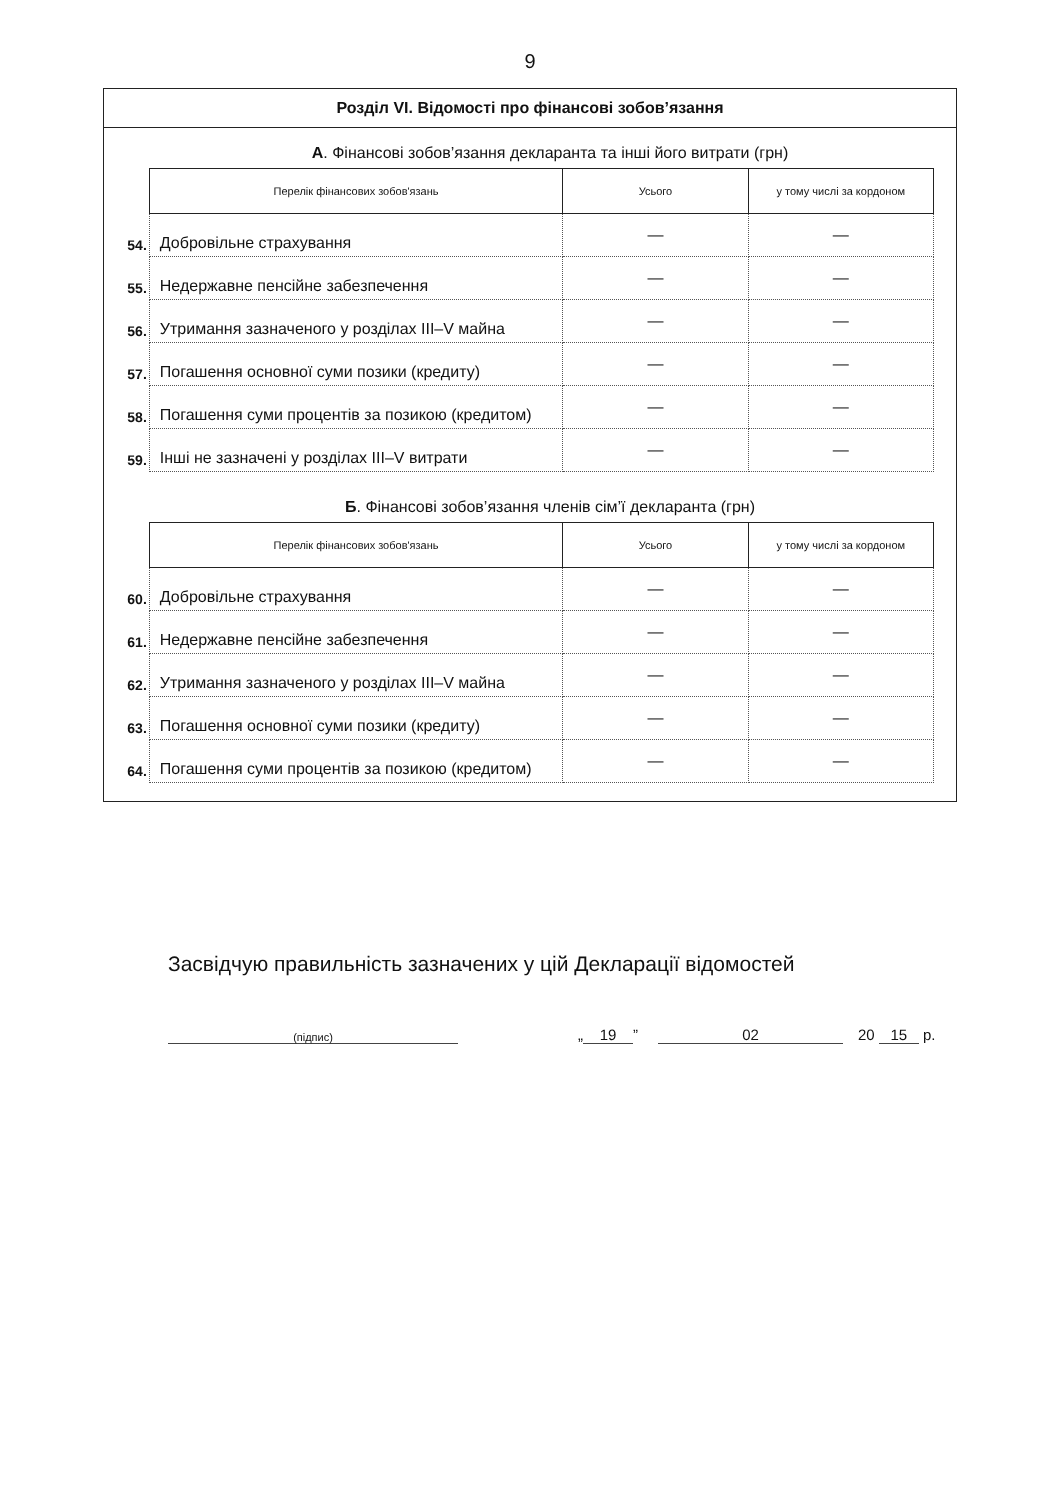9
Розділ VI. Відомості про фінансові зобов’язання
А. Фінансові зобов’язання декларанта та інші його витрати (грн)
| | Перелік фінансових зобов'язань | Усього | у тому числі за кордоном |
| 54. | Добровільне страхування | — | — |
| 55. | Недержавне пенсійне забезпечення | — | — |
| 56. | Утримання зазначеного у розділах III–V майна | — | — |
| 57. | Погашення основної суми позики (кредиту) | — | — |
| 58. | Погашення суми процентів за позикою (кредитом) | — | — |
| 59. | Інші не зазначені у розділах III–V витрати | — | — |
Б. Фінансові зобов’язання членів сім’ї декларанта (грн)
| | Перелік фінансових зобов'язань | Усього | у тому числі за кордоном |
| 60. | Добровільне страхування | — | — |
| 61. | Недержавне пенсійне забезпечення | — | — |
| 62. | Утримання зазначеного у розділах III–V майна | — | — |
| 63. | Погашення основної суми позики (кредиту) | — | — |
| 64. | Погашення суми процентів за позикою (кредитом) | — | — |
Засвідчую правильність зазначених у цій Декларації відомостей
(підпис) „ 19” 02 20 15 р.